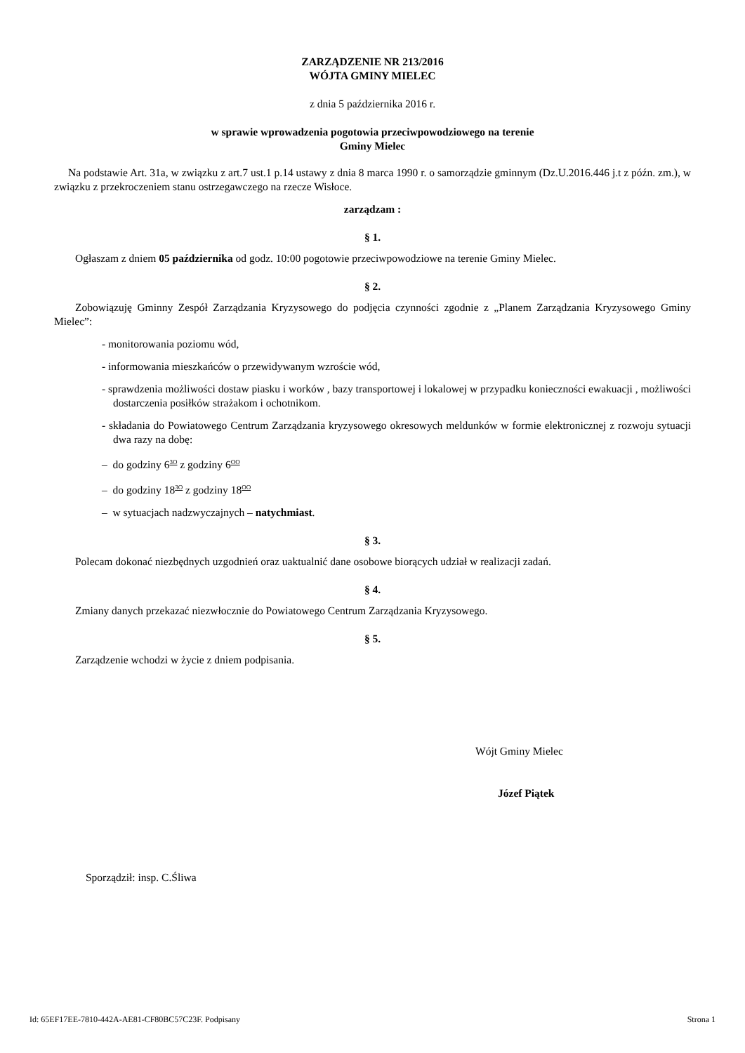ZARZĄDZENIE NR 213/2016
WÓJTA GMINY MIELEC
z dnia 5 października 2016 r.
w sprawie wprowadzenia pogotowia przeciwpowodziowego na terenie
Gminy Mielec
Na podstawie Art. 31a, w związku z art.7 ust.1 p.14 ustawy z dnia 8 marca 1990 r. o samorządzie gminnym (Dz.U.2016.446 j.t z późn. zm.), w związku z przekroczeniem stanu ostrzegawczego na rzecze Wisłoce.
zarządzam :
§ 1.
Ogłaszam z dniem 05 października od godz. 10:00 pogotowie przeciwpowodziowe na terenie Gminy Mielec.
§ 2.
Zobowiązuję Gminny Zespół Zarządzania Kryzysowego do podjęcia czynności zgodnie z „Planem Zarządzania Kryzysowego Gminy Mielec”:
- monitorowania poziomu wód,
- informowania mieszkańców o przewidywanym wzroście wód,
- sprawdzenia możliwości dostaw piasku i worków , bazy transportowej i lokalowej w przypadku konieczności ewakuacji , możliwości dostarczenia posiłków strażakom i ochotnikom.
- składania do Powiatowego Centrum Zarządzania kryzysowego okresowych meldunków w formie elektronicznej z rozwoju sytuacji dwa razy na dobę:
– do godziny 6<sup>3O</sup> z godziny 6<sup>OO</sup>
– do godziny 18<sup>3O</sup> z godziny 18<sup>OO</sup>
– w sytuacjach nadzwyczajnych – natychmiast.
§ 3.
Polecam dokonać niezbędnych uzgodnień oraz uaktualnić dane osobowe biorących udział w realizacji zadań.
§ 4.
Zmiany danych przekazać niezwłocznie do Powiatowego Centrum Zarządzania Kryzysowego.
§ 5.
Zarządzenie wchodzi w życie z dniem podpisania.
Wójt Gminy Mielec
Józef Piątek
Sporządził: insp. C.Śliwa
Id: 65EF17EE-7810-442A-AE81-CF80BC57C23F. Podpisany Strona 1